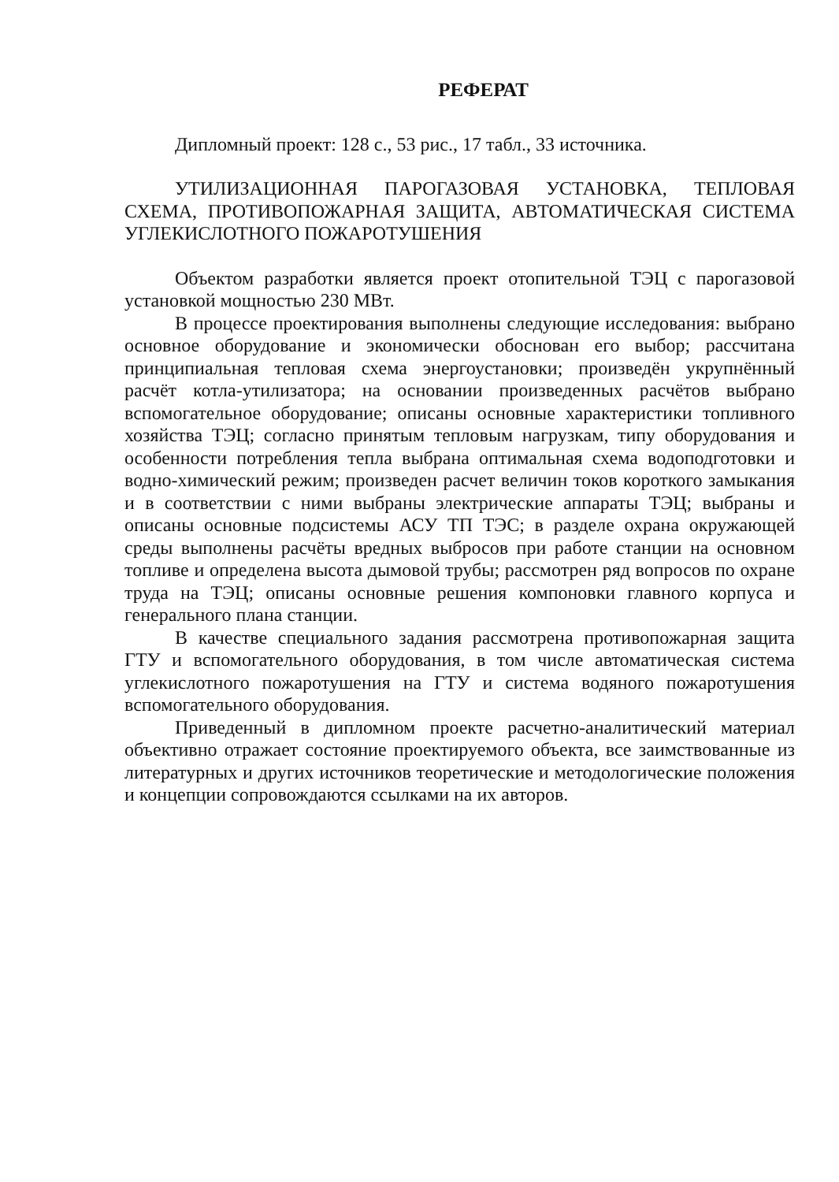РЕФЕРАТ
Дипломный проект: 128 с., 53 рис., 17 табл., 33 источника.
УТИЛИЗАЦИОННАЯ ПАРОГАЗОВАЯ УСТАНОВКА, ТЕПЛОВАЯ СХЕМА, ПРОТИВОПОЖАРНАЯ ЗАЩИТА, АВТОМАТИЧЕСКАЯ СИСТЕМА УГЛЕКИСЛОТНОГО ПОЖАРОТУШЕНИЯ
Объектом разработки является проект отопительной ТЭЦ с парогазовой установкой мощностью 230 МВт.
В процессе проектирования выполнены следующие исследования: выбрано основное оборудование и экономически обоснован его выбор; рассчитана принципиальная тепловая схема энергоустановки; произведён укрупнённый расчёт котла-утилизатора; на основании произведенных расчётов выбрано вспомогательное оборудование; описаны основные характеристики топливного хозяйства ТЭЦ; согласно принятым тепловым нагрузкам, типу оборудования и особенности потребления тепла выбрана оптимальная схема водоподготовки и водно-химический режим; произведен расчет величин токов короткого замыкания и в соответствии с ними выбраны электрические аппараты ТЭЦ; выбраны и описаны основные подсистемы АСУ ТП ТЭС; в разделе охрана окружающей среды выполнены расчёты вредных выбросов при работе станции на основном топливе и определена высота дымовой трубы; рассмотрен ряд вопросов по охране труда на ТЭЦ; описаны основные решения компоновки главного корпуса и генерального плана станции.
В качестве специального задания рассмотрена противопожарная защита ГТУ и вспомогательного оборудования, в том числе автоматическая система углекислотного пожаротушения на ГТУ и система водяного пожаротушения вспомогательного оборудования.
Приведенный в дипломном проекте расчетно-аналитический материал объективно отражает состояние проектируемого объекта, все заимствованные из литературных и других источников теоретические и методологические положения и концепции сопровождаются ссылками на их авторов.